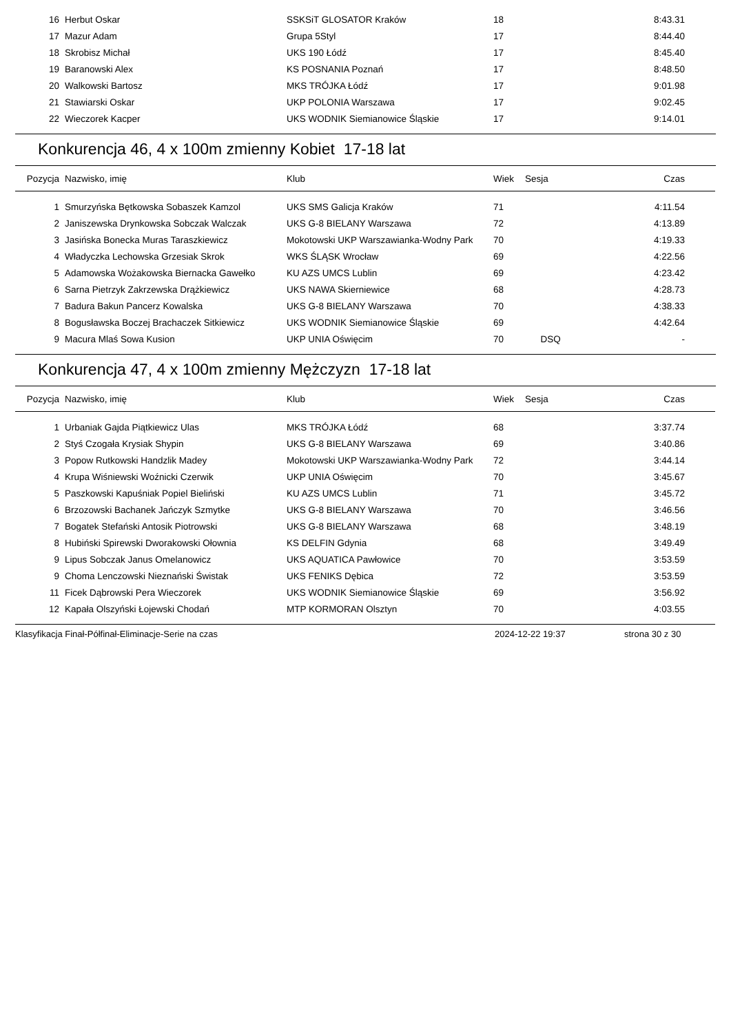| 16 | Herbut Oskar | SSKSiT GLOSATOR Kraków | 18 | | 8:43.31 |
| 17 | Mazur Adam | Grupa 5Styl | 17 | | 8:44.40 |
| 18 | Skrobisz Michał | UKS 190 Łódź | 17 | | 8:45.40 |
| 19 | Baranowski Alex | KS POSNANIA Poznań | 17 | | 8:48.50 |
| 20 | Walkowski Bartosz | MKS TRÓJKA Łódź | 17 | | 9:01.98 |
| 21 | Stawiarski Oskar | UKP POLONIA Warszawa | 17 | | 9:02.45 |
| 22 | Wieczorek Kacper | UKS WODNIK Siemianowice Śląskie | 17 | | 9:14.01 |
Konkurencja 46, 4 x 100m zmienny Kobiet 17-18 lat
| Pozycja | Nazwisko, imię | Klub | Wiek | Sesja | Czas |
| --- | --- | --- | --- | --- | --- |
| 1 | Smurzyńska Bętkowska Sobaszek Kamzol | UKS SMS Galicja Kraków | 71 | | 4:11.54 |
| 2 | Janiszewska Drynkowska Sobczak Walczak | UKS G-8 BIELANY Warszawa | 72 | | 4:13.89 |
| 3 | Jasińska Bonecka Muras Taraszkiewicz | Mokotowski UKP Warszawianka-Wodny Park | 70 | | 4:19.33 |
| 4 | Władyczka Lechowska Grzesiak Skrok | WKS ŚLĄSK Wrocław | 69 | | 4:22.56 |
| 5 | Adamowska Wożakowska Biernacka Gawełko | KU AZS UMCS Lublin | 69 | | 4:23.42 |
| 6 | Sarna Pietrzyk Zakrzewska Drążkiewicz | UKS NAWA Skierniewice | 68 | | 4:28.73 |
| 7 | Badura Bakun Pancerz Kowalska | UKS G-8 BIELANY Warszawa | 70 | | 4:38.33 |
| 8 | Bogusławska Boczej Brachaczek Sitkiewicz | UKS WODNIK Siemianowice Śląskie | 69 | | 4:42.64 |
| 9 | Macura Mlaś Sowa Kusion | UKP UNIA Oświęcim | 70 | DSQ | - |
Konkurencja 47, 4 x 100m zmienny Mężczyzn 17-18 lat
| Pozycja | Nazwisko, imię | Klub | Wiek | Sesja | Czas |
| --- | --- | --- | --- | --- | --- |
| 1 | Urbaniak Gajda Piątkiewicz Ulas | MKS TRÓJKA Łódź | 68 | | 3:37.74 |
| 2 | Styś Czogała Krysiak Shypin | UKS G-8 BIELANY Warszawa | 69 | | 3:40.86 |
| 3 | Popow Rutkowski Handzlik Madey | Mokotowski UKP Warszawianka-Wodny Park | 72 | | 3:44.14 |
| 4 | Krupa Wiśniewski Woźnicki Czerwik | UKP UNIA Oświęcim | 70 | | 3:45.67 |
| 5 | Paszkowski Kapuśniak Popiel Bieliński | KU AZS UMCS Lublin | 71 | | 3:45.72 |
| 6 | Brzozowski Bachanek Jańczyk Szmytke | UKS G-8 BIELANY Warszawa | 70 | | 3:46.56 |
| 7 | Bogatek Stefański Antosik Piotrowski | UKS G-8 BIELANY Warszawa | 68 | | 3:48.19 |
| 8 | Hubiński Spirewski Dworakowski Ołownia | KS DELFIN Gdynia | 68 | | 3:49.49 |
| 9 | Lipus Sobczak Janus Omelanowicz | UKS AQUATICA Pawłowice | 70 | | 3:53.59 |
| 9 | Choma Lenczowski Nieznański Świstak | UKS FENIKS Dębica | 72 | | 3:53.59 |
| 11 | Ficek Dąbrowski Pera Wieczorek | UKS WODNIK Siemianowice Śląskie | 69 | | 3:56.92 |
| 12 | Kapała Olszyński Łojewski Chodań | MTP KORMORAN Olsztyn | 70 | | 4:03.55 |
Klasyfikacja Finał-Półfinał-Eliminacje-Serie na czas 2024-12-22 19:37 strona 30 z 30